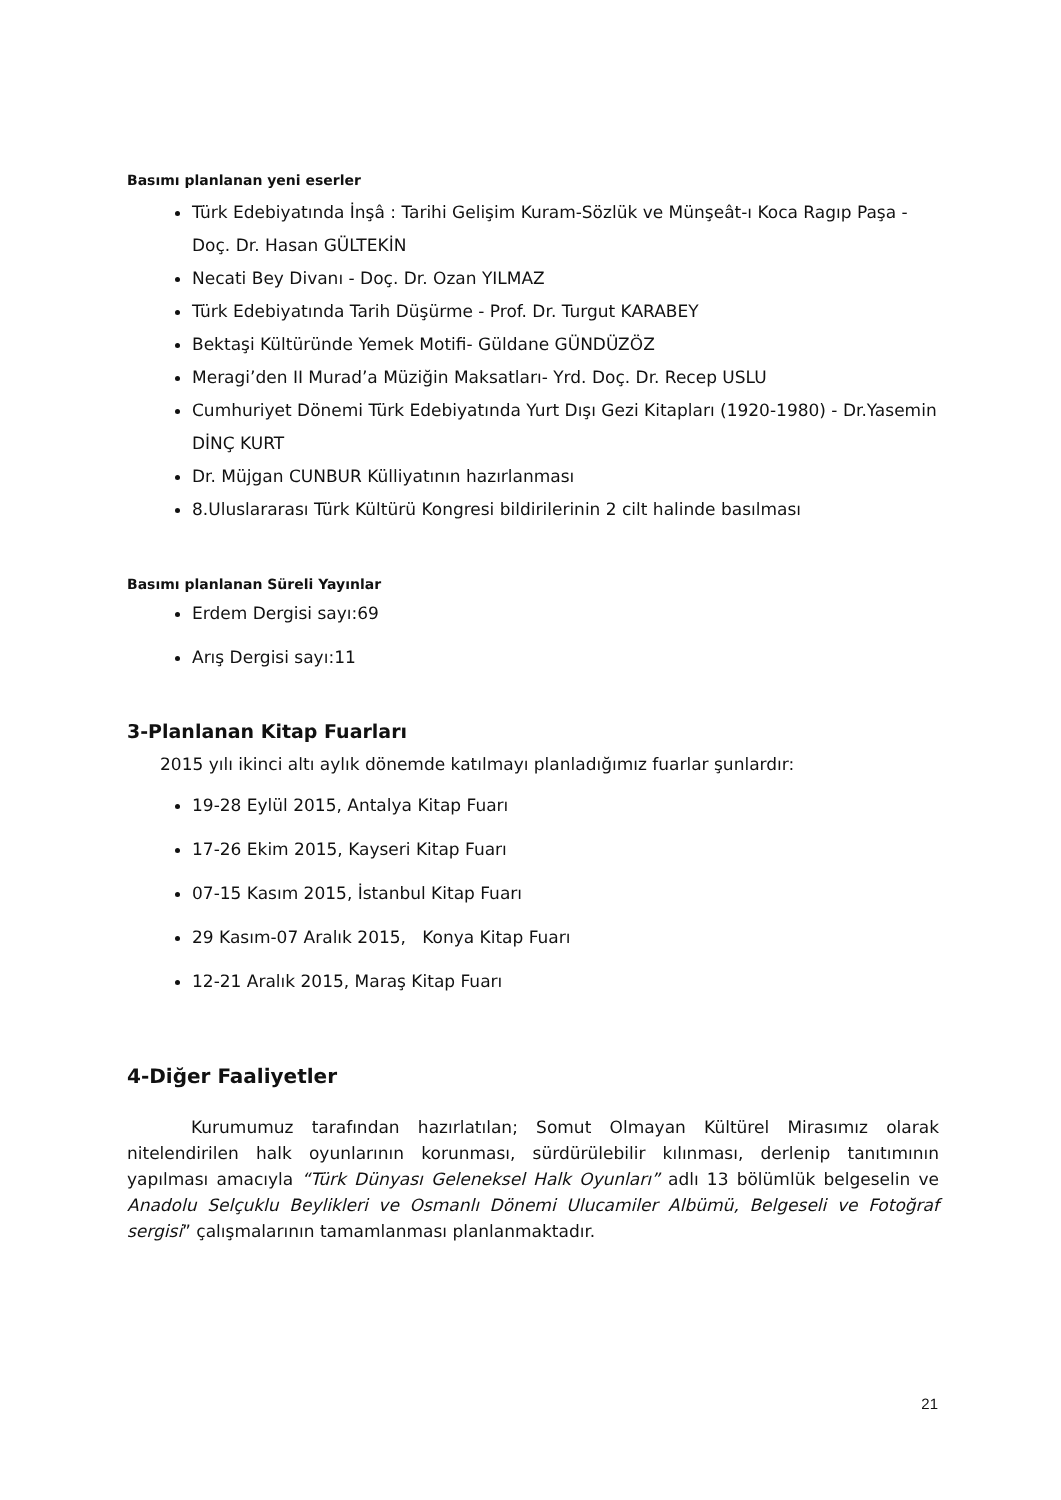Basımı planlanan yeni eserler
Türk Edebiyatında İnşâ : Tarihi Gelişim Kuram-Sözlük ve Münşeât-ı Koca Ragıp Paşa - Doç. Dr. Hasan GÜLTEKİN
Necati Bey Divanı - Doç. Dr. Ozan YILMAZ
Türk Edebiyatında Tarih Düşürme - Prof. Dr. Turgut KARABEY
Bektaşi Kültüründe Yemek Motifi- Güldane GÜNDÜZÖZ
Meragi’den II Murad’a Müziğin Maksatları- Yrd. Doç. Dr. Recep USLU
Cumhuriyet Dönemi Türk Edebiyatında Yurt Dışı Gezi Kitapları (1920-1980) - Dr.Yasemin DİNÇ KURT
Dr. Müjgan CUNBUR Külliyatının hazırlanması
8.Uluslararası Türk Kültürü Kongresi bildirilerinin 2 cilt halinde basılması
Basımı planlanan Süreli Yayınlar
Erdem Dergisi sayı:69
Arış Dergisi sayı:11
3-Planlanan Kitap Fuarları
2015 yılı ikinci altı aylık dönemde katılmayı planladığımız fuarlar şunlardır:
19-28 Eylül 2015, Antalya Kitap Fuarı
17-26 Ekim 2015, Kayseri Kitap Fuarı
07-15 Kasım 2015, İstanbul Kitap Fuarı
29 Kasım-07 Aralık 2015, Konya Kitap Fuarı
12-21 Aralık 2015, Maraş Kitap Fuarı
4-Diğer Faaliyetler
Kurumumuz tarafından hazırlatılan; Somut Olmayan Kültürel Mirasımız olarak nitelendirilen halk oyunlarının korunması, sürdürülebilir kılınması, derlenip tanıtımının yapılması amacıyla “Türk Dünyası Geleneksel Halk Oyunları” adlı 13 bölümlük belgeselin ve Anadolu Selçuklu Beylikleri ve Osmanlı Dönemi Ulucamiler Albümü, Belgeseli ve Fotoğraf sergisi” çalışmalarının tamamlanması planlanmaktadır.
21